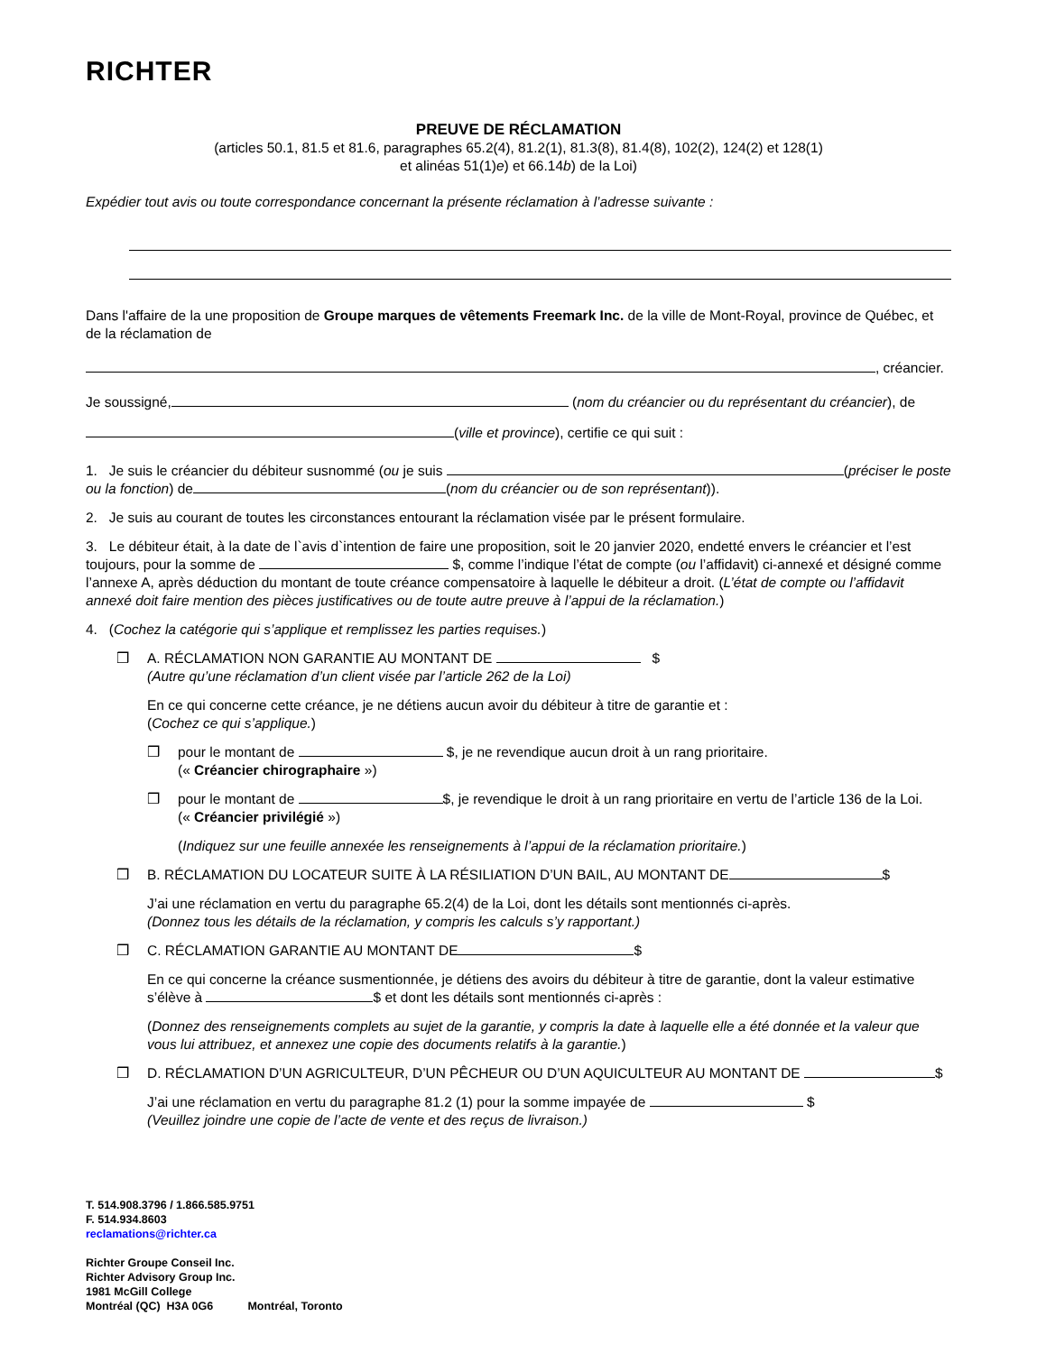RICHTER
PREUVE DE RÉCLAMATION
(articles 50.1, 81.5 et 81.6, paragraphes 65.2(4), 81.2(1), 81.3(8), 81.4(8), 102(2), 124(2) et 128(1)
et alinéas 51(1)e) et 66.14b) de la Loi)
Expédier tout avis ou toute correspondance concernant la présente réclamation à l’adresse suivante :
Dans l'affaire de la une proposition de Groupe marques de vêtements Freemark Inc. de la ville de Mont-Royal, province de Québec, et de la réclamation de
, créancier.
Je soussigné, (nom du créancier ou du représentant du créancier), de
(ville et province), certifie ce qui suit :
1. Je suis le créancier du débiteur susnommé (ou je suis (préciser le poste ou la fonction) de (nom du créancier ou de son représentant)).
2. Je suis au courant de toutes les circonstances entourant la réclamation visée par le présent formulaire.
3. Le débiteur était, à la date de l`avis d`intention de faire une proposition, soit le 20 janvier 2020, endetté envers le créancier et l’est toujours, pour la somme de $, comme l’indique l’état de compte (ou l’affidavit) ci-annexé et désigné comme l’annexe A, après déduction du montant de toute créance compensatoire à laquelle le débiteur a droit. (L’état de compte ou l’affidavit annexé doit faire mention des pièces justificatives ou de toute autre preuve à l’appui de la réclamation.)
4. (Cochez la catégorie qui s’applique et remplissez les parties requises.)
❒ A. RÉCLAMATION NON GARANTIE AU MONTANT DE $
(Autre qu’une réclamation d’un client visée par l’article 262 de la Loi)
En ce qui concerne cette créance, je ne détiens aucun avoir du débiteur à titre de garantie et :
(Cochez ce qui s’applique.)
❒ pour le montant de $, je ne revendique aucun droit à un rang prioritaire.
(« Créancier chirographaire »)
❒ pour le montant de $, je revendique le droit à un rang prioritaire en vertu de l’article 136 de la Loi.
(« Créancier privilégié »)
(Indiquez sur une feuille annexée les renseignements à l’appui de la réclamation prioritaire.)
❒ B. RÉCLAMATION DU LOCATEUR SUITE À LA RÉSILIATION D’UN BAIL, AU MONTANT DE $
J’ai une réclamation en vertu du paragraphe 65.2(4) de la Loi, dont les détails sont mentionnés ci-après.
(Donnez tous les détails de la réclamation, y compris les calculs s’y rapportant.)
❒ C. RÉCLAMATION GARANTIE AU MONTANT DE $
En ce qui concerne la créance susmentionnée, je détiens des avoirs du débiteur à titre de garantie, dont la valeur estimative s’élève à $ et dont les détails sont mentionnés ci-après :
(Donnez des renseignements complets au sujet de la garantie, y compris la date à laquelle elle a été donnée et la valeur que vous lui attribuez, et annexez une copie des documents relatifs à la garantie.)
❒ D. RÉCLAMATION D’UN AGRICULTEUR, D’UN PÊCHEUR OU D’UN AQUICULTEUR AU MONTANT DE $
J’ai une réclamation en vertu du paragraphe 81.2 (1) pour la somme impayée de $
(Veuillez joindre une copie de l’acte de vente et des reçus de livraison.)
T. 514.908.3796 / 1.866.585.9751
F. 514.934.8603
reclamations@richter.ca
Richter Groupe Conseil Inc.
Richter Advisory Group Inc.
1981 McGill College
Montréal (QC) H3A 0G6 Montréal, Toronto